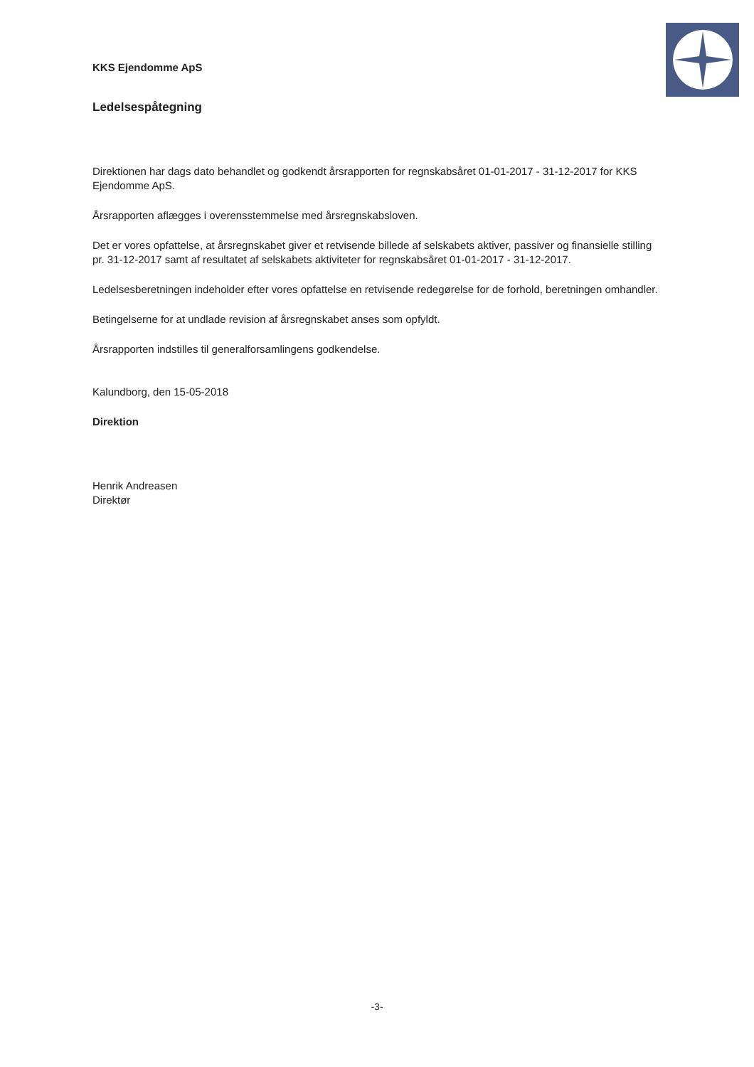KKS Ejendomme ApS
Ledelsespåtegning
Direktionen har dags dato behandlet og godkendt årsrapporten for regnskabsåret 01-01-2017 - 31-12-2017 for KKS Ejendomme ApS.
Årsrapporten aflægges i overensstemmelse med årsregnskabsloven.
Det er vores opfattelse, at årsregnskabet giver et retvisende billede af selskabets aktiver, passiver og finansielle stilling pr. 31-12-2017 samt af resultatet af selskabets aktiviteter for regnskabsåret 01-01-2017 - 31-12-2017.
Ledelsesberetningen indeholder efter vores opfattelse en retvisende redegørelse for de forhold, beretningen omhandler.
Betingelserne for at undlade revision af årsregnskabet anses som opfyldt.
Årsrapporten indstilles til generalforsamlingens godkendelse.
Kalundborg, den 15-05-2018
Direktion
Henrik Andreasen
Direktør
-3-